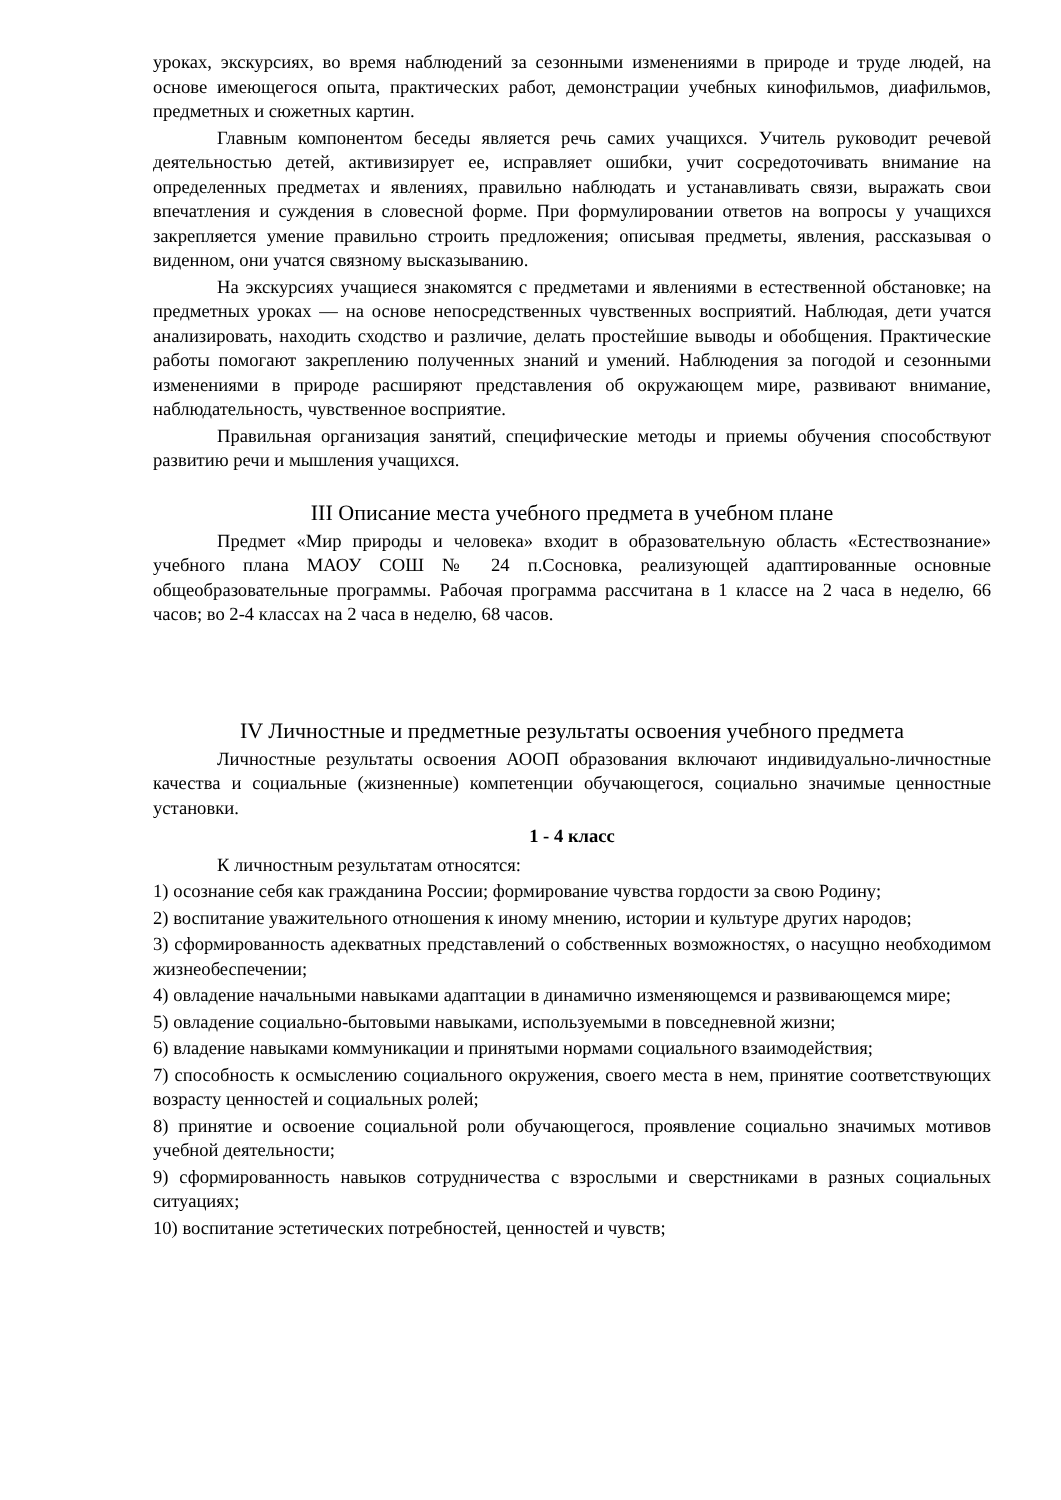уроках, экскурсиях, во время наблюдений за сезонными изменениями в природе и труде людей, на основе имеющегося опыта, практических работ, демонстрации учебных кинофильмов, диафильмов, предметных и сюжетных картин.
Главным компонентом беседы является речь самих учащихся. Учитель руководит речевой деятельностью детей, активизирует ее, исправляет ошибки, учит сосредоточивать внимание на определенных предметах и явлениях, правильно наблюдать и устанавливать связи, выражать свои впечатления и суждения в словесной форме. При формулировании ответов на вопросы у учащихся закрепляется умение правильно строить предложения; описывая предметы, явления, рассказывая о виденном, они учатся связному высказыванию.
На экскурсиях учащиеся знакомятся с предметами и явлениями в естественной обстановке; на предметных уроках — на основе непосредственных чувственных восприятий. Наблюдая, дети учатся анализировать, находить сходство и различие, делать простейшие выводы и обобщения. Практические работы помогают закреплению полученных знаний и умений. Наблюдения за погодой и сезонными изменениями в природе расширяют представления об окружающем мире, развивают внимание, наблюдательность, чувственное восприятие.
Правильная организация занятий, специфические методы и приемы обучения способствуют развитию речи и мышления учащихся.
III Описание места учебного предмета в учебном плане
Предмет «Мир природы и человека» входит в образовательную область «Естествознание» учебного плана МАОУ СОШ № 24 п.Сосновка, реализующей адаптированные основные общеобразовательные программы. Рабочая программа рассчитана в 1 классе на 2 часа в неделю, 66 часов; во 2-4 классах на 2 часа в неделю, 68 часов.
IV Личностные и предметные результаты освоения учебного предмета
Личностные результаты освоения АООП образования включают индивидуально-личностные качества и социальные (жизненные) компетенции обучающегося, социально значимые ценностные установки.
1 - 4 класс
К личностным результатам относятся:
1) осознание себя как гражданина России; формирование чувства гордости за свою Родину;
2) воспитание уважительного отношения к иному мнению, истории и культуре других народов;
3) сформированность адекватных представлений о собственных возможностях, о насущно необходимом жизнеобеспечении;
4) овладение начальными навыками адаптации в динамично изменяющемся и развивающемся мире;
5) овладение социально-бытовыми навыками, используемыми в повседневной жизни;
6) владение навыками коммуникации и принятыми нормами социального взаимодействия;
7) способность к осмыслению социального окружения, своего места в нем, принятие соответствующих возрасту ценностей и социальных ролей;
8) принятие и освоение социальной роли обучающегося, проявление социально значимых мотивов учебной деятельности;
9) сформированность навыков сотрудничества с взрослыми и сверстниками в разных социальных ситуациях;
10) воспитание эстетических потребностей, ценностей и чувств;